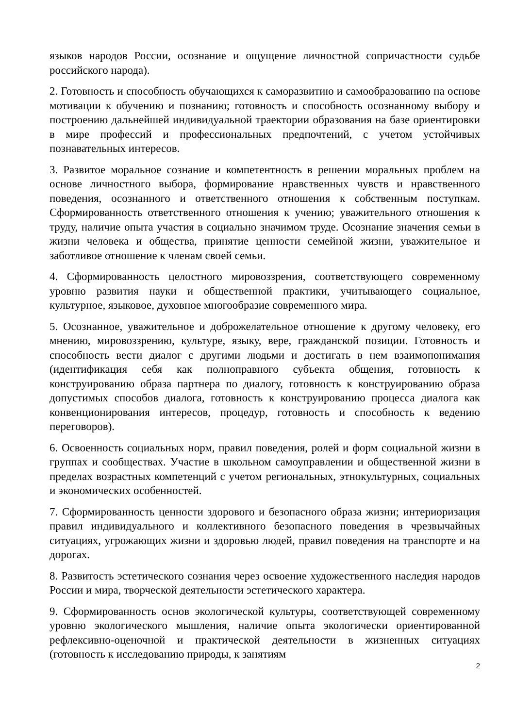языков народов России, осознание и ощущение личностной сопричастности судьбе российского народа).
2. Готовность и способность обучающихся к саморазвитию и самообразованию на основе мотивации к обучению и познанию; готовность и способность осознанному выбору и построению дальнейшей индивидуальной траектории образования на базе ориентировки в мире профессий и профессиональных предпочтений, с учетом устойчивых познавательных интересов.
3. Развитое моральное сознание и компетентность в решении моральных проблем на основе личностного выбора, формирование нравственных чувств и нравственного поведения, осознанного и ответственного отношения к собственным поступкам. Сформированность ответственного отношения к учению; уважительного отношения к труду, наличие опыта участия в социально значимом труде. Осознание значения семьи в жизни человека и общества, принятие ценности семейной жизни, уважительное и заботливое отношение к членам своей семьи.
4. Сформированность целостного мировоззрения, соответствующего современному уровню развития науки и общественной практики, учитывающего социальное, культурное, языковое, духовное многообразие современного мира.
5. Осознанное, уважительное и доброжелательное отношение к другому человеку, его мнению, мировоззрению, культуре, языку, вере, гражданской позиции. Готовность и способность вести диалог с другими людьми и достигать в нем взаимопонимания (идентификация себя как полноправного субъекта общения, готовность к конструированию образа партнера по диалогу, готовность к конструированию образа допустимых способов диалога, готовность к конструированию процесса диалога как конвенционирования интересов, процедур, готовность и способность к ведению переговоров).
6. Освоенность социальных норм, правил поведения, ролей и форм социальной жизни в группах и сообществах. Участие в школьном самоуправлении и общественной жизни в пределах возрастных компетенций с учетом региональных, этнокультурных, социальных и экономических особенностей.
7. Сформированность ценности здорового и безопасного образа жизни; интериоризация правил индивидуального и коллективного безопасного поведения в чрезвычайных ситуациях, угрожающих жизни и здоровью людей, правил поведения на транспорте и на дорогах.
8. Развитость эстетического сознания через освоение художественного наследия народов России и мира, творческой деятельности эстетического характера.
9. Сформированность основ экологической культуры, соответствующей современному уровню экологического мышления, наличие опыта экологически ориентированной рефлексивно-оценочной и практической деятельности в жизненных ситуациях (готовность к исследованию природы, к занятиям
2